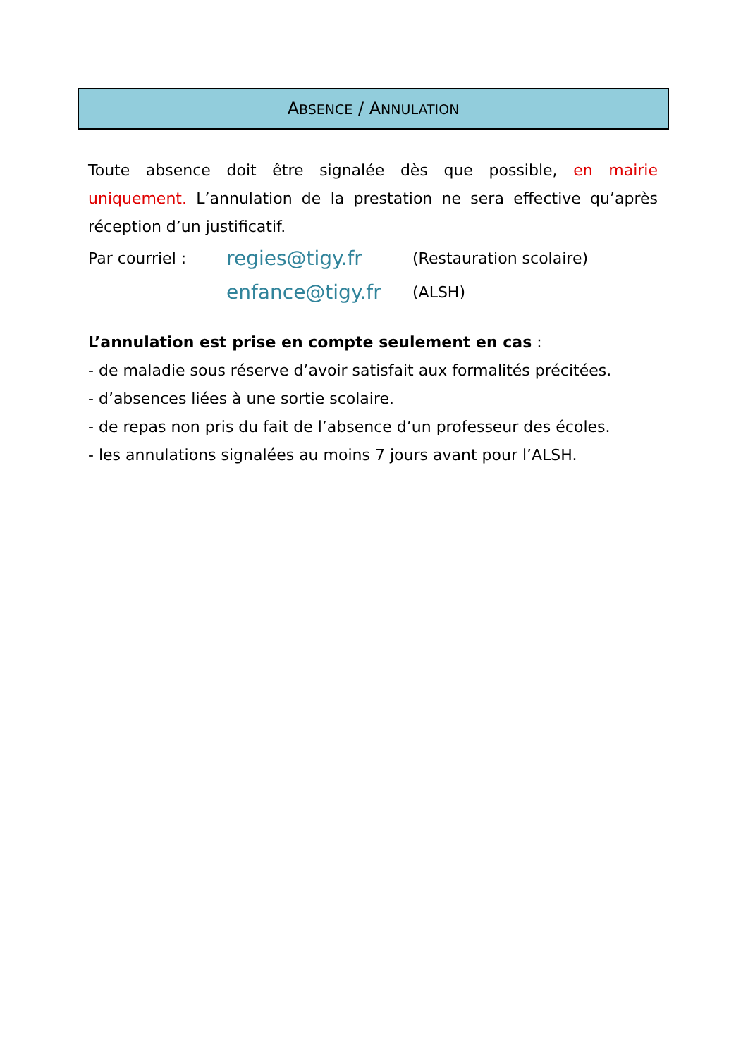ABSENCE / ANNULATION
Toute absence doit être signalée dès que possible, en mairie uniquement. L’annulation de la prestation ne sera effective qu’après réception d’un justificatif.
Par courriel : regies@tigy.fr (Restauration scolaire)
enfance@tigy.fr (ALSH)
L’annulation est prise en compte seulement en cas :
- de maladie sous réserve d’avoir satisfait aux formalités précitées.
- d’absences liées à une sortie scolaire.
- de repas non pris du fait de l’absence d’un professeur des écoles.
- les annulations signalées au moins 7 jours avant pour l’ALSH.